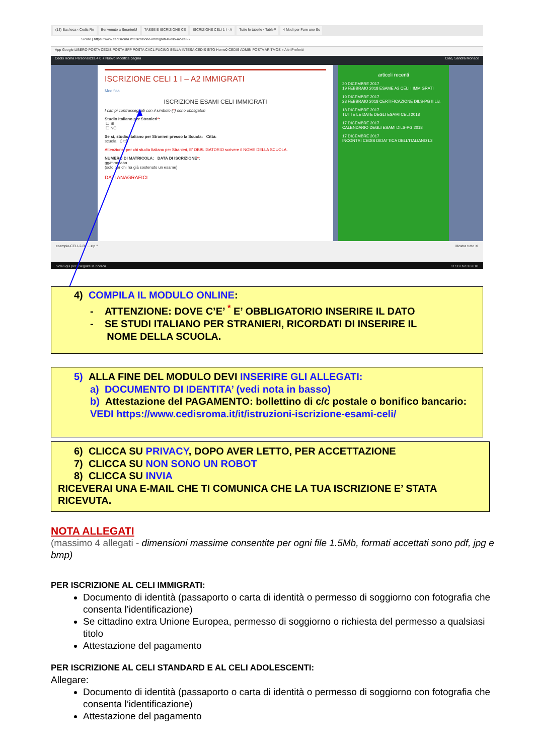(13) Bacheca ‹ Cedis Ro Benvenuto a SmarterM TASSE E ISCRIZIONE CE ISCRIZIONE CELI 1 I - A Tutte le tabelle ‹ TableP 4 Modi per Fare uno Sc
Sicuro | https://www.cedisroma.it/it/iscrizione-immigrati-livello-a2-celi-i/
App Google LIBERO POSTA CEDIS POSTA SFP POSTA CVCL FUCINO SELLA INTESA CEDIS SITO Home0 CEDIS ADMIN POSTA ARITMOS » Altri Preferiti
Cedis Roma Personalizza 4 0 + Nuovo Modifica pagina Ciao, Sandra Monaco
ISCRIZIONE CELI 1 I – A2 IMMIGRATI
Modifica
ISCRIZIONE ESAMI CELI IMMIGRATI
I campi contrassegnati con il simbolo (*) sono obbligatori
Studio Italiano per Stranieri*:
☐ SI
☐ NO
Se sì, studio Italiano per Stranieri presso la Scuola: Città:
scuola Città
Attenzione: per chi studia Italiano per Stranieri, E' OBBLIGATORIO scrivere il NOME DELLA SCUOLA.
NUMERO DI MATRICOLA: DATA DI ISCRIZIONE*:
gg/mm/aaaa
(solo per chi ha già sostenuto un esame)
DATI ANAGRAFICI
articoli recenti
20 DICEMBRE 2017
19 FEBBRAIO 2018 ESAME A2 CELI I IMMIGRATI
19 DICEMBRE 2017
23 FEBBRAIO 2018 CERTIFICAZIONE DILS-PG II Liv.
18 DICEMBRE 2017
TUTTE LE DATE DEGLI ESAMI CELI 2018
17 DICEMBRE 2017
CALENDARIO DEGLI ESAMI DILS-PG 2018
17 DICEMBRE 2017
INCONTRI CEDIS DIDATTICA DELL'ITALIANO L2
esempio-CELI-2-B1....zip ^ Mostra tutto ✕
Scrivi qui per eseguire la ricerca 11:03 09/01/2018
4) COMPILA IL MODULO ONLINE:
- ATTENZIONE: DOVE C’E’ <sup>*</sup> E’ OBBLIGATORIO INSERIRE IL DATO
- SE STUDI ITALIANO PER STRANIERI, RICORDATI DI INSERIRE IL
NOME DELLA SCUOLA.
5) ALLA FINE DEL MODULO DEVI INSERIRE GLI ALLEGATI:
a) DOCUMENTO DI IDENTITA’ (vedi nota in basso)
b) Attestazione del PAGAMENTO: bollettino di c/c postale o bonifico bancario: VEDI https://www.cedisroma.it/it/istruzioni-iscrizione-esami-celi/
6) CLICCA SU PRIVACY, DOPO AVER LETTO, PER ACCETTAZIONE
7) CLICCA SU NON SONO UN ROBOT
8) CLICCA SU INVIA
RICEVERAI UNA E-MAIL CHE TI COMUNICA CHE LA TUA ISCRIZIONE E’ STATA RICEVUTA.
NOTA ALLEGATI
(massimo 4 allegati - dimensioni massime consentite per ogni file 1.5Mb, formati accettati sono pdf, jpg e bmp)
PER ISCRIZIONE AL CELI IMMIGRATI:
Documento di identità (passaporto o carta di identità o permesso di soggiorno con fotografia che consenta l’identificazione)
Se cittadino extra Unione Europea, permesso di soggiorno o richiesta del permesso a qualsiasi titolo
Attestazione del pagamento
PER ISCRIZIONE AL CELI STANDARD E AL CELI ADOLESCENTI:
Allegare:
Documento di identità (passaporto o carta di identità o permesso di soggiorno con fotografia che consenta l’identificazione)
Attestazione del pagamento